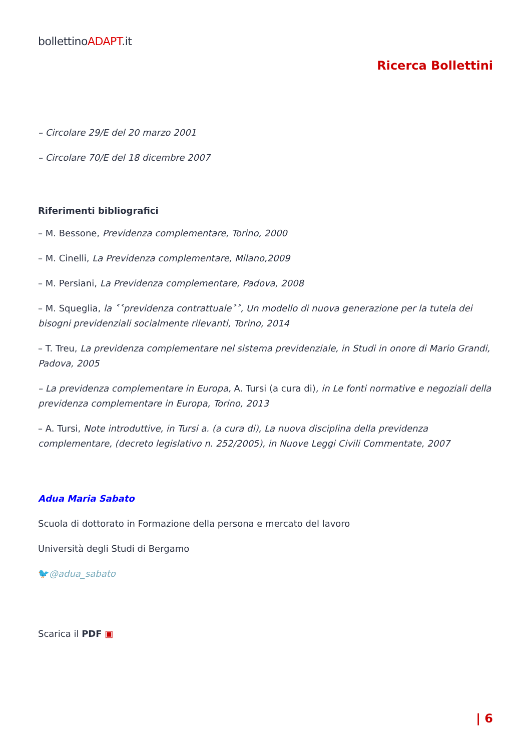bollettinoADAPT.it
Ricerca Bollettini
– Circolare 29/E del 20 marzo 2001
– Circolare 70/E del 18 dicembre 2007
Riferimenti bibliografici
– M. Bessone, Previdenza complementare, Torino, 2000
– M. Cinelli, La Previdenza complementare, Milano,2009
– M. Persiani, La Previdenza complementare, Padova, 2008
– M. Squeglia, la ˂˂previdenza contrattuale˃˃, Un modello di nuova generazione per la tutela dei bisogni previdenziali socialmente rilevanti, Torino, 2014
– T. Treu, La previdenza complementare nel sistema previdenziale, in Studi in onore di Mario Grandi, Padova, 2005
– La previdenza complementare in Europa, A. Tursi (a cura di), in Le fonti normative e negoziali della previdenza complementare in Europa, Torino, 2013
– A. Tursi, Note introduttive, in Tursi a. (a cura di), La nuova disciplina della previdenza complementare, (decreto legislativo n. 252/2005), in Nuove Leggi Civili Commentate, 2007
Adua Maria Sabato
Scuola di dottorato in Formazione della persona e mercato del lavoro
Università degli Studi di Bergamo
🐦@adua_sabato
Scarica il PDF ▣
| 6